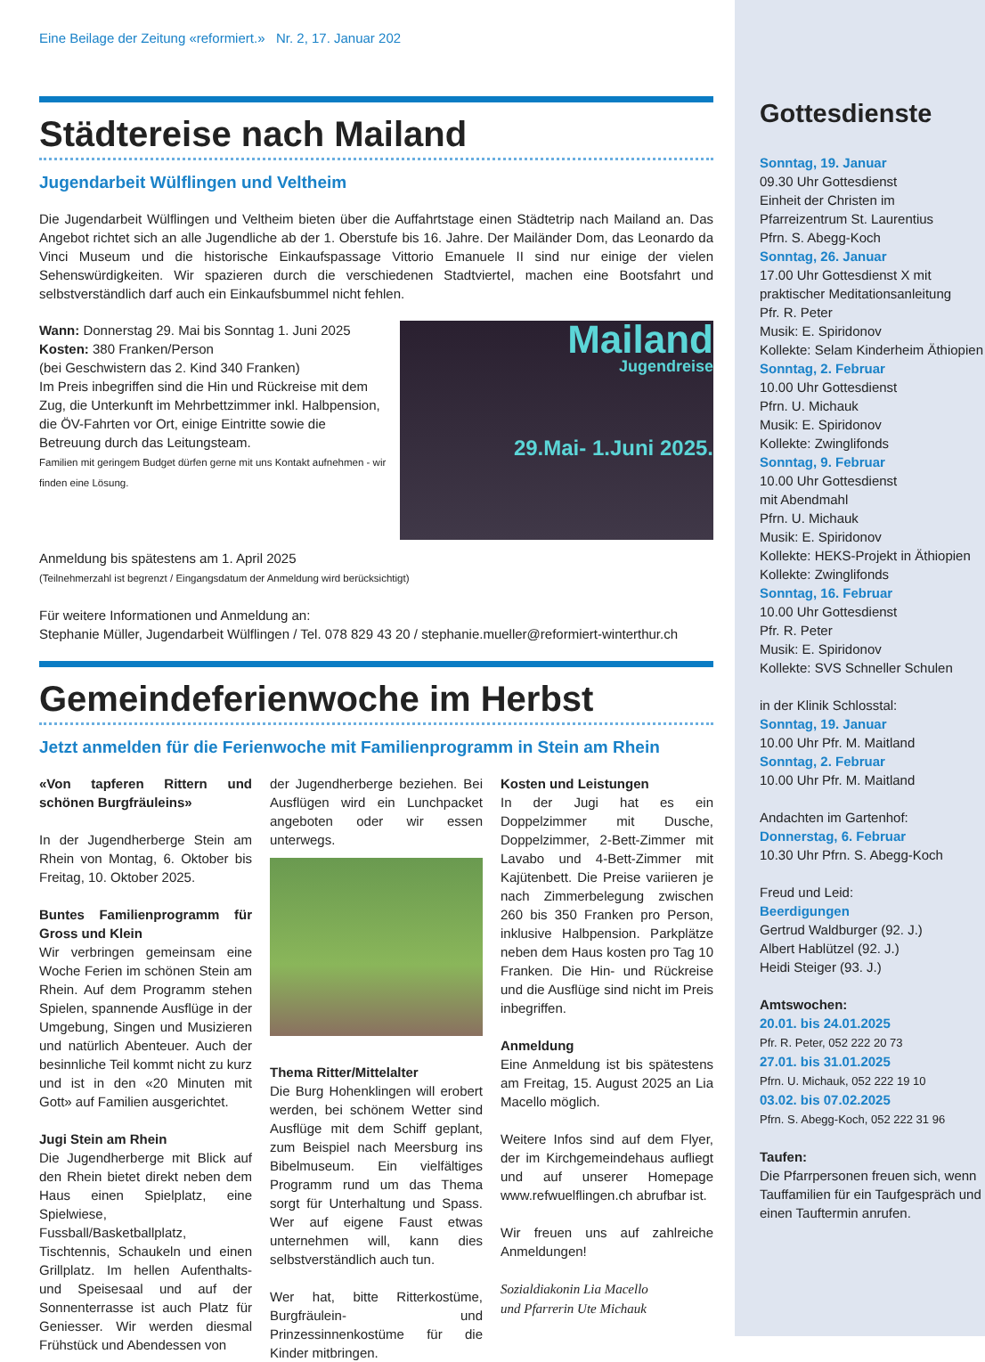Eine Beilage der Zeitung «reformiert.» Nr. 2, 17. Januar 202
Städtereise nach Mailand
Jugendarbeit Wülflingen und Veltheim
Die Jugendarbeit Wülflingen und Veltheim bieten über die Auffahrtstage einen Städtetrip nach Mailand an. Das Angebot richtet sich an alle Jugendliche ab der 1. Oberstufe bis 16. Jahre. Der Mailänder Dom, das Leonardo da Vinci Museum und die historische Einkaufspassage Vittorio Emanuele II sind nur einige der vielen Sehenswürdigkeiten. Wir spazieren durch die verschiedenen Stadtviertel, machen eine Bootsfahrt und selbstverständlich darf auch ein Einkaufsbummel nicht fehlen.
Mailand
Jugendreise
29.Mai- 1.Juni 2025.
Wann: Donnerstag 29. Mai bis Sonntag 1. Juni 2025
Kosten: 380 Franken/Person
(bei Geschwistern das 2. Kind 340 Franken)
Im Preis inbegriffen sind die Hin und Rückreise mit dem Zug, die Unterkunft im Mehrbettzimmer inkl. Halbpension, die ÖV-Fahrten vor Ort, einige Eintritte sowie die Betreuung durch das Leitungsteam.
Familien mit geringem Budget dürfen gerne mit uns Kontakt aufnehmen - wir finden eine Lösung.
Anmeldung bis spätestens am 1. April 2025
(Teilnehmerzahl ist begrenzt / Eingangsdatum der Anmeldung wird berücksichtigt)
Für weitere Informationen und Anmeldung an:
Stephanie Müller, Jugendarbeit Wülflingen / Tel. 078 829 43 20 / stephanie.mueller@reformiert-winterthur.ch
Gemeindeferienwoche im Herbst
Jetzt anmelden für die Ferienwoche mit Familienprogramm in Stein am Rhein
«Von tapferen Rittern und schönen Burgfräuleins»
In der Jugendherberge Stein am Rhein von Montag, 6. Oktober bis Freitag, 10. Oktober 2025.
Buntes Familienprogramm für Gross und Klein
Wir verbringen gemeinsam eine Woche Ferien im schönen Stein am Rhein. Auf dem Programm stehen Spielen, spannende Ausflüge in der Umgebung, Singen und Musizieren und natürlich Abenteuer. Auch der besinnliche Teil kommt nicht zu kurz und ist in den «20 Minuten mit Gott» auf Familien ausgerichtet.
Jugi Stein am Rhein
Die Jugendherberge mit Blick auf den Rhein bietet direkt neben dem Haus einen Spielplatz, eine Spielwiese, Fussball/Basketballplatz, Tischtennis, Schaukeln und einen Grillplatz. Im hellen Aufenthalts- und Speisesaal und auf der Sonnenterrasse ist auch Platz für Geniesser. Wir werden diesmal Frühstück und Abendessen von
der Jugendherberge beziehen. Bei Ausflügen wird ein Lunchpacket angeboten oder wir essen unterwegs.
Thema Ritter/Mittelalter
Die Burg Hohenklingen will erobert werden, bei schönem Wetter sind Ausflüge mit dem Schiff geplant, zum Beispiel nach Meersburg ins Bibelmuseum. Ein vielfältiges Programm rund um das Thema sorgt für Unterhaltung und Spass. Wer auf eigene Faust etwas unternehmen will, kann dies selbstverständlich auch tun.
Wer hat, bitte Ritterkostüme, Burgfräulein- und Prinzessinnenkostüme für die Kinder mitbringen.
Kosten und Leistungen
In der Jugi hat es ein Doppelzimmer mit Dusche, Doppelzimmer, 2-Bett-Zimmer mit Lavabo und 4-Bett-Zimmer mit Kajütenbett. Die Preise variieren je nach Zimmerbelegung zwischen 260 bis 350 Franken pro Person, inklusive Halbpension. Parkplätze neben dem Haus kosten pro Tag 10 Franken. Die Hin- und Rückreise und die Ausflüge sind nicht im Preis inbegriffen.
Anmeldung
Eine Anmeldung ist bis spätestens am Freitag, 15. August 2025 an Lia Macello möglich.
Weitere Infos sind auf dem Flyer, der im Kirchgemeindehaus aufliegt und auf unserer Homepage www.refwuelflingen.ch abrufbar ist.
Wir freuen uns auf zahlreiche Anmeldungen!
Sozialdiakonin Lia Macello
und Pfarrerin Ute Michauk
Gottesdienste
Sonntag, 19. Januar
09.30 Uhr Gottesdienst
Einheit der Christen im Pfarreizentrum St. Laurentius
Pfrn. S. Abegg-Koch
Sonntag, 26. Januar
17.00 Uhr Gottesdienst X mit praktischer Meditationsanleitung
Pfr. R. Peter
Musik: E. Spiridonov
Kollekte: Selam Kinderheim Äthiopien
Sonntag, 2. Februar
10.00 Uhr Gottesdienst
Pfrn. U. Michauk
Musik: E. Spiridonov
Kollekte: Zwinglifonds
Sonntag, 9. Februar
10.00 Uhr Gottesdienst
mit Abendmahl
Pfrn. U. Michauk
Musik: E. Spiridonov
Kollekte: HEKS-Projekt in Äthiopien
Kollekte: Zwinglifonds
Sonntag, 16. Februar
10.00 Uhr Gottesdienst
Pfr. R. Peter
Musik: E. Spiridonov
Kollekte: SVS Schneller Schulen
in der Klinik Schlosstal:
Sonntag, 19. Januar
10.00 Uhr Pfr. M. Maitland
Sonntag, 2. Februar
10.00 Uhr Pfr. M. Maitland
Andachten im Gartenhof:
Donnerstag, 6. Februar
10.30 Uhr Pfrn. S. Abegg-Koch
Freud und Leid:
Beerdigungen
Gertrud Waldburger (92. J.)
Albert Hablützel (92. J.)
Heidi Steiger (93. J.)
Amtswochen:
20.01. bis 24.01.2025
Pfr. R. Peter, 052 222 20 73
27.01. bis 31.01.2025
Pfrn. U. Michauk, 052 222 19 10
03.02. bis 07.02.2025
Pfrn. S. Abegg-Koch, 052 222 31 96
Taufen:
Die Pfarrpersonen freuen sich, wenn Tauffamilien für ein Taufgespräch und einen Tauftermin anrufen.